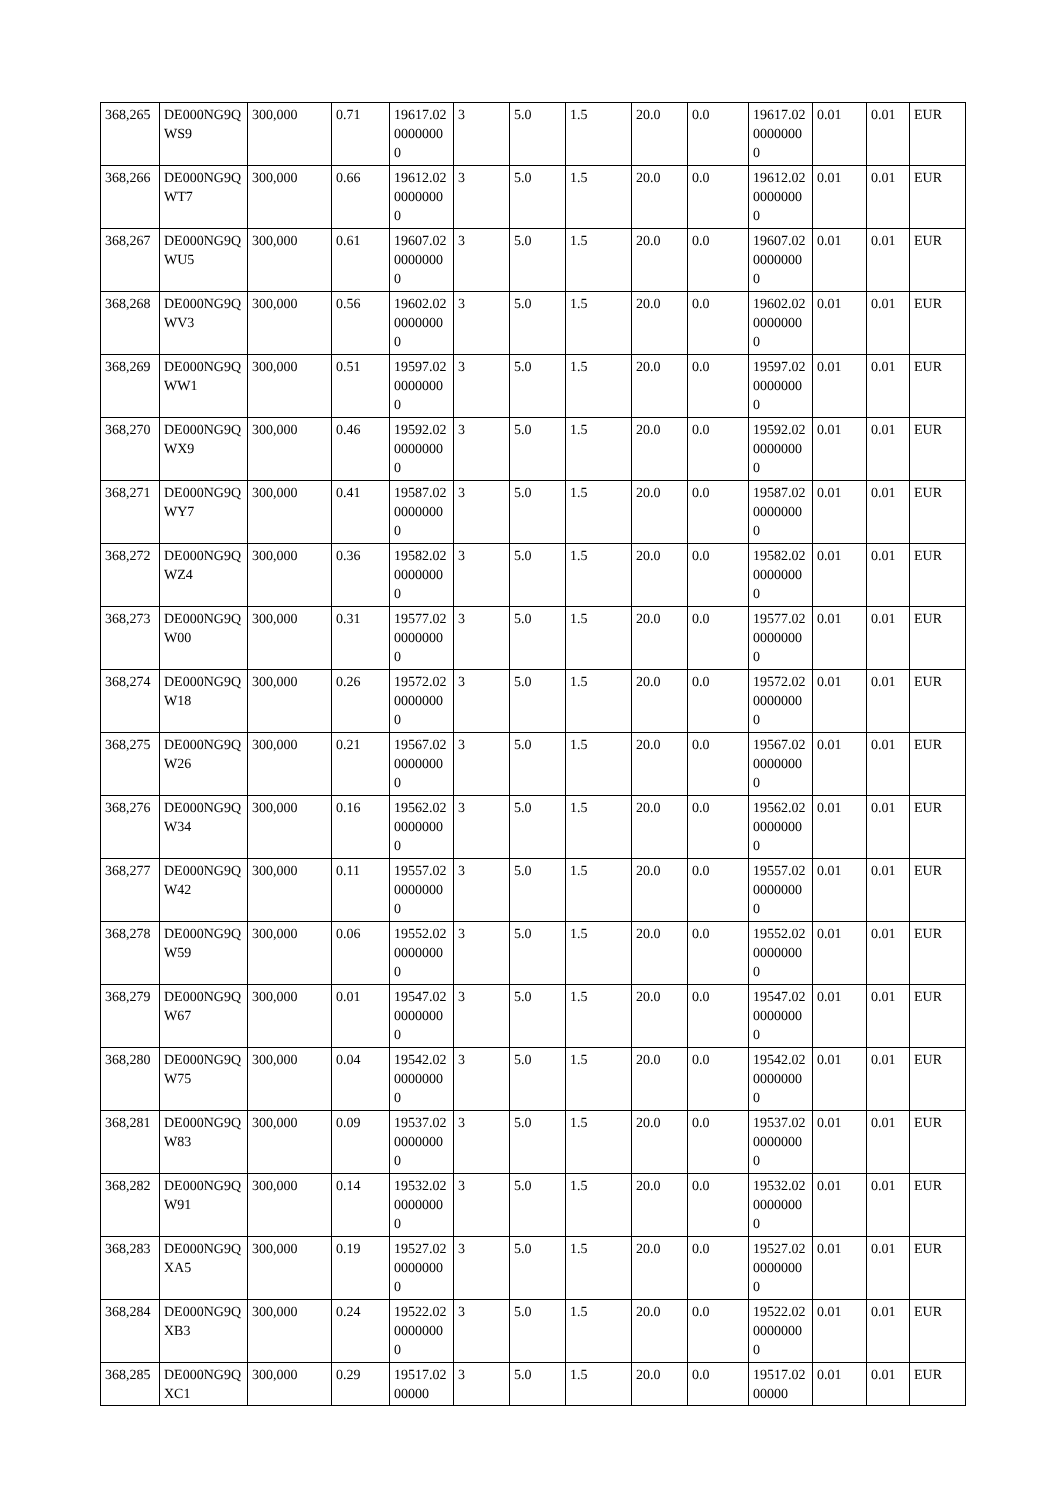| 368,265 | DE000NG9QWS9 | 300,000 | 0.71 | 19617.0200000000 | 3 | 5.0 | 1.5 | 20.0 | 0.0 | 19617.0200000000 | 0.01 | 0.01 | EUR |
| 368,266 | DE000NG9QWT7 | 300,000 | 0.66 | 19612.0200000000 | 3 | 5.0 | 1.5 | 20.0 | 0.0 | 19612.0200000000 | 0.01 | 0.01 | EUR |
| 368,267 | DE000NG9QWU5 | 300,000 | 0.61 | 19607.0200000000 | 3 | 5.0 | 1.5 | 20.0 | 0.0 | 19607.0200000000 | 0.01 | 0.01 | EUR |
| 368,268 | DE000NG9QWV3 | 300,000 | 0.56 | 19602.0200000000 | 3 | 5.0 | 1.5 | 20.0 | 0.0 | 19602.0200000000 | 0.01 | 0.01 | EUR |
| 368,269 | DE000NG9QWW1 | 300,000 | 0.51 | 19597.0200000000 | 3 | 5.0 | 1.5 | 20.0 | 0.0 | 19597.0200000000 | 0.01 | 0.01 | EUR |
| 368,270 | DE000NG9QWX9 | 300,000 | 0.46 | 19592.0200000000 | 3 | 5.0 | 1.5 | 20.0 | 0.0 | 19592.0200000000 | 0.01 | 0.01 | EUR |
| 368,271 | DE000NG9QWY7 | 300,000 | 0.41 | 19587.0200000000 | 3 | 5.0 | 1.5 | 20.0 | 0.0 | 19587.0200000000 | 0.01 | 0.01 | EUR |
| 368,272 | DE000NG9QWZ4 | 300,000 | 0.36 | 19582.0200000000 | 3 | 5.0 | 1.5 | 20.0 | 0.0 | 19582.0200000000 | 0.01 | 0.01 | EUR |
| 368,273 | DE000NG9QW00 | 300,000 | 0.31 | 19577.0200000000 | 3 | 5.0 | 1.5 | 20.0 | 0.0 | 19577.0200000000 | 0.01 | 0.01 | EUR |
| 368,274 | DE000NG9QW18 | 300,000 | 0.26 | 19572.0200000000 | 3 | 5.0 | 1.5 | 20.0 | 0.0 | 19572.0200000000 | 0.01 | 0.01 | EUR |
| 368,275 | DE000NG9QW26 | 300,000 | 0.21 | 19567.0200000000 | 3 | 5.0 | 1.5 | 20.0 | 0.0 | 19567.0200000000 | 0.01 | 0.01 | EUR |
| 368,276 | DE000NG9QW34 | 300,000 | 0.16 | 19562.0200000000 | 3 | 5.0 | 1.5 | 20.0 | 0.0 | 19562.0200000000 | 0.01 | 0.01 | EUR |
| 368,277 | DE000NG9QW42 | 300,000 | 0.11 | 19557.0200000000 | 3 | 5.0 | 1.5 | 20.0 | 0.0 | 19557.0200000000 | 0.01 | 0.01 | EUR |
| 368,278 | DE000NG9QW59 | 300,000 | 0.06 | 19552.0200000000 | 3 | 5.0 | 1.5 | 20.0 | 0.0 | 19552.0200000000 | 0.01 | 0.01 | EUR |
| 368,279 | DE000NG9QW67 | 300,000 | 0.01 | 19547.0200000000 | 3 | 5.0 | 1.5 | 20.0 | 0.0 | 19547.0200000000 | 0.01 | 0.01 | EUR |
| 368,280 | DE000NG9QW75 | 300,000 | 0.04 | 19542.0200000000 | 3 | 5.0 | 1.5 | 20.0 | 0.0 | 19542.0200000000 | 0.01 | 0.01 | EUR |
| 368,281 | DE000NG9QW83 | 300,000 | 0.09 | 19537.0200000000 | 3 | 5.0 | 1.5 | 20.0 | 0.0 | 19537.0200000000 | 0.01 | 0.01 | EUR |
| 368,282 | DE000NG9QW91 | 300,000 | 0.14 | 19532.0200000000 | 3 | 5.0 | 1.5 | 20.0 | 0.0 | 19532.0200000000 | 0.01 | 0.01 | EUR |
| 368,283 | DE000NG9QXA5 | 300,000 | 0.19 | 19527.0200000000 | 3 | 5.0 | 1.5 | 20.0 | 0.0 | 19527.0200000000 | 0.01 | 0.01 | EUR |
| 368,284 | DE000NG9QXB3 | 300,000 | 0.24 | 19522.0200000000 | 3 | 5.0 | 1.5 | 20.0 | 0.0 | 19522.0200000000 | 0.01 | 0.01 | EUR |
| 368,285 | DE000NG9QXC1 | 300,000 | 0.29 | 19517.0200000 | 3 | 5.0 | 1.5 | 20.0 | 0.0 | 19517.0200000 | 0.01 | 0.01 | EUR |